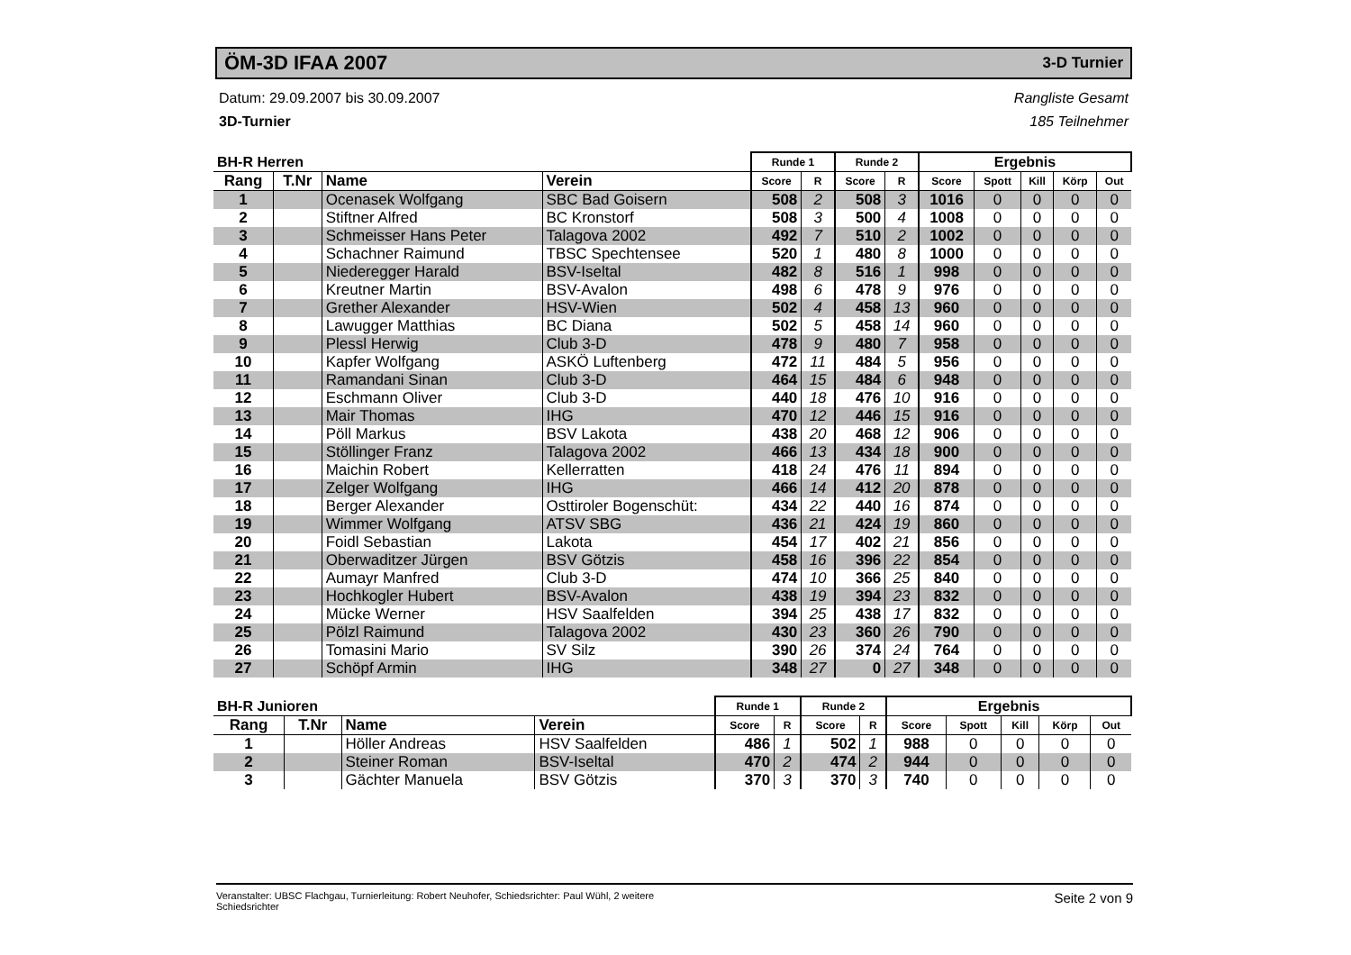ÖM-3D IFAA 2007
3-D Turnier
Datum: 29.09.2007 bis 30.09.2007
3D-Turnier
Rangliste Gesamt
185 Teilnehmer
| BH-R Herren | | | | Runde 1 | | Runde 2 | | Ergebnis | | | | |
| --- | --- | --- | --- | --- | --- | --- | --- | --- | --- | --- | --- | --- |
| Rang | T.Nr | Name | Verein | Score | R | Score | R | Score | Spott | Kill | Körp | Out |
| 1 | | Ocenasek Wolfgang | SBC Bad Goisern | 508 | 2 | 508 | 3 | 1016 | 0 | 0 | 0 | 0 |
| 2 | | Stiftner Alfred | BC Kronstorf | 508 | 3 | 500 | 4 | 1008 | 0 | 0 | 0 | 0 |
| 3 | | Schmeisser Hans Peter | Talagova 2002 | 492 | 7 | 510 | 2 | 1002 | 0 | 0 | 0 | 0 |
| 4 | | Schachner Raimund | TBSC Spechtensee | 520 | 1 | 480 | 8 | 1000 | 0 | 0 | 0 | 0 |
| 5 | | Niederegger Harald | BSV-Iseltal | 482 | 8 | 516 | 1 | 998 | 0 | 0 | 0 | 0 |
| 6 | | Kreutner Martin | BSV-Avalon | 498 | 6 | 478 | 9 | 976 | 0 | 0 | 0 | 0 |
| 7 | | Grether Alexander | HSV-Wien | 502 | 4 | 458 | 13 | 960 | 0 | 0 | 0 | 0 |
| 8 | | Lawugger Matthias | BC Diana | 502 | 5 | 458 | 14 | 960 | 0 | 0 | 0 | 0 |
| 9 | | Plessl Herwig | Club 3-D | 478 | 9 | 480 | 7 | 958 | 0 | 0 | 0 | 0 |
| 10 | | Kapfer Wolfgang | ASKÖ Luftenberg | 472 | 11 | 484 | 5 | 956 | 0 | 0 | 0 | 0 |
| 11 | | Ramandani Sinan | Club 3-D | 464 | 15 | 484 | 6 | 948 | 0 | 0 | 0 | 0 |
| 12 | | Eschmann Oliver | Club 3-D | 440 | 18 | 476 | 10 | 916 | 0 | 0 | 0 | 0 |
| 13 | | Mair Thomas | IHG | 470 | 12 | 446 | 15 | 916 | 0 | 0 | 0 | 0 |
| 14 | | Pöll Markus | BSV Lakota | 438 | 20 | 468 | 12 | 906 | 0 | 0 | 0 | 0 |
| 15 | | Stöllinger Franz | Talagova 2002 | 466 | 13 | 434 | 18 | 900 | 0 | 0 | 0 | 0 |
| 16 | | Maichin Robert | Kellerratten | 418 | 24 | 476 | 11 | 894 | 0 | 0 | 0 | 0 |
| 17 | | Zelger Wolfgang | IHG | 466 | 14 | 412 | 20 | 878 | 0 | 0 | 0 | 0 |
| 18 | | Berger Alexander | Osttiroler Bogenschüt: | 434 | 22 | 440 | 16 | 874 | 0 | 0 | 0 | 0 |
| 19 | | Wimmer Wolfgang | ATSV SBG | 436 | 21 | 424 | 19 | 860 | 0 | 0 | 0 | 0 |
| 20 | | Foidl Sebastian | Lakota | 454 | 17 | 402 | 21 | 856 | 0 | 0 | 0 | 0 |
| 21 | | Oberwaditzer Jürgen | BSV Götzis | 458 | 16 | 396 | 22 | 854 | 0 | 0 | 0 | 0 |
| 22 | | Aumayr Manfred | Club 3-D | 474 | 10 | 366 | 25 | 840 | 0 | 0 | 0 | 0 |
| 23 | | Hochkogler Hubert | BSV-Avalon | 438 | 19 | 394 | 23 | 832 | 0 | 0 | 0 | 0 |
| 24 | | Mücke Werner | HSV Saalfelden | 394 | 25 | 438 | 17 | 832 | 0 | 0 | 0 | 0 |
| 25 | | Pölzl Raimund | Talagova 2002 | 430 | 23 | 360 | 26 | 790 | 0 | 0 | 0 | 0 |
| 26 | | Tomasini Mario | SV Silz | 390 | 26 | 374 | 24 | 764 | 0 | 0 | 0 | 0 |
| 27 | | Schöpf Armin | IHG | 348 | 27 | 0 | 27 | 348 | 0 | 0 | 0 | 0 |
| BH-R Junioren | | | | Runde 1 | | Runde 2 | | Ergebnis | | | | |
| --- | --- | --- | --- | --- | --- | --- | --- | --- | --- | --- | --- | --- |
| Rang | T.Nr | Name | Verein | Score | R | Score | R | Score | Spott | Kill | Körp | Out |
| 1 | | Höller Andreas | HSV Saalfelden | 486 | 1 | 502 | 1 | 988 | 0 | 0 | 0 | 0 |
| 2 | | Steiner Roman | BSV-Iseltal | 470 | 2 | 474 | 2 | 944 | 0 | 0 | 0 | 0 |
| 3 | | Gächter Manuela | BSV Götzis | 370 | 3 | 370 | 3 | 740 | 0 | 0 | 0 | 0 |
Veranstalter: UBSC Flachgau, Turnierleitung: Robert Neuhofer, Schiedsrichter: Paul Wühl, 2 weitere
Schiedsrichter Seite 2 von 9